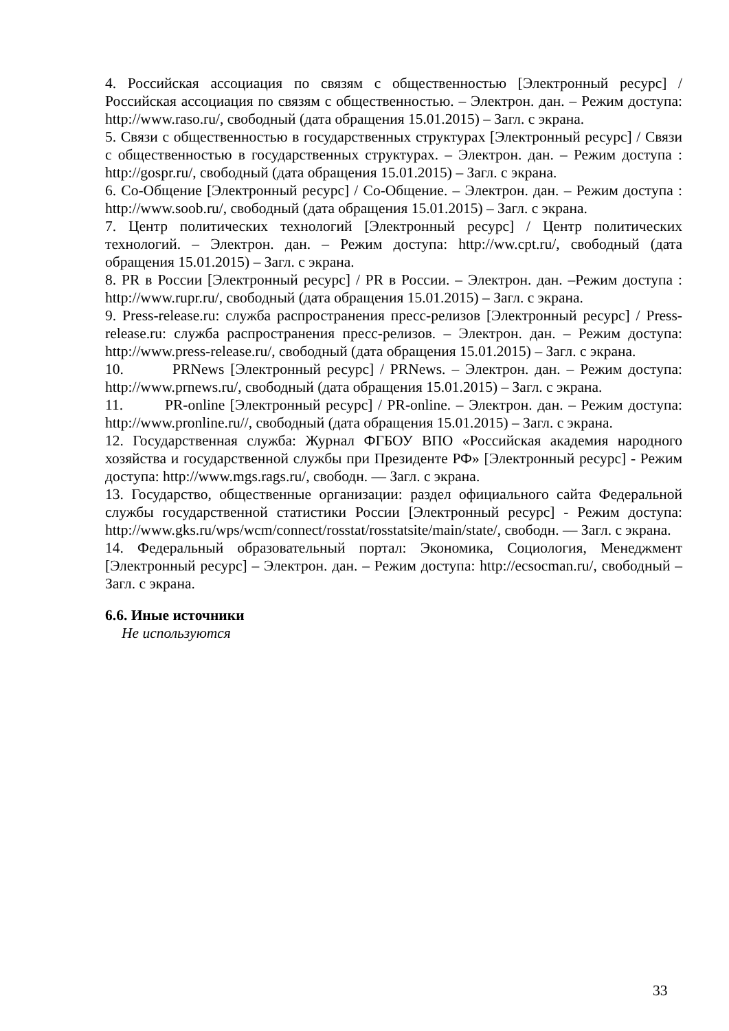4. Российская ассоциация по связям с общественностью [Электронный ресурс] / Российская ассоциация по связям с общественностью. – Электрон. дан. – Режим доступа: http://www.raso.ru/, свободный (дата обращения 15.01.2015) – Загл. с экрана.
5. Связи с общественностью в государственных структурах [Электронный ресурс] / Связи с общественностью в государственных структурах. – Электрон. дан. – Режим доступа : http://gospr.ru/, свободный (дата обращения 15.01.2015) – Загл. с экрана.
6. Со-Общение [Электронный ресурс] / Со-Общение. – Электрон. дан. – Режим доступа : http://www.soob.ru/, свободный (дата обращения 15.01.2015) – Загл. с экрана.
7. Центр политических технологий [Электронный ресурс] / Центр политических технологий. – Электрон. дан. – Режим доступа: http://ww.cpt.ru/, свободный (дата обращения 15.01.2015) – Загл. с экрана.
8. PR в России [Электронный ресурс] / PR в России. – Электрон. дан. –Режим доступа : http://www.rupr.ru/, свободный (дата обращения 15.01.2015) – Загл. с экрана.
9. Press-release.ru: служба распространения пресс-релизов [Электронный ресурс] / Press-release.ru: служба распространения пресс-релизов. – Электрон. дан. – Режим доступа: http://www.press-release.ru/, свободный (дата обращения 15.01.2015) – Загл. с экрана.
10. PRNews [Электронный ресурс] / PRNews. – Электрон. дан. – Режим доступа: http://www.prnews.ru/, свободный (дата обращения 15.01.2015) – Загл. с экрана.
11. PR-online [Электронный ресурс] / PR-online. – Электрон. дан. – Режим доступа: http://www.pronline.ru//, свободный (дата обращения 15.01.2015) – Загл. с экрана.
12. Государственная служба: Журнал ФГБОУ ВПО «Российская академия народного хозяйства и государственной службы при Президенте РФ» [Электронный ресурс] - Режим доступа: http://www.mgs.rags.ru/, свободн. — Загл. с экрана.
13. Государство, общественные организации: раздел официального сайта Федеральной службы государственной статистики России [Электронный ресурс] - Режим доступа: http://www.gks.ru/wps/wcm/connect/rosstat/rosstatsite/main/state/, свободн. — Загл. с экрана.
14. Федеральный образовательный портал: Экономика, Социология, Менеджмент [Электронный ресурс] – Электрон. дан. – Режим доступа: http://ecsocman.ru/, свободный – Загл. с экрана.
6.6. Иные источники
Не используются
33